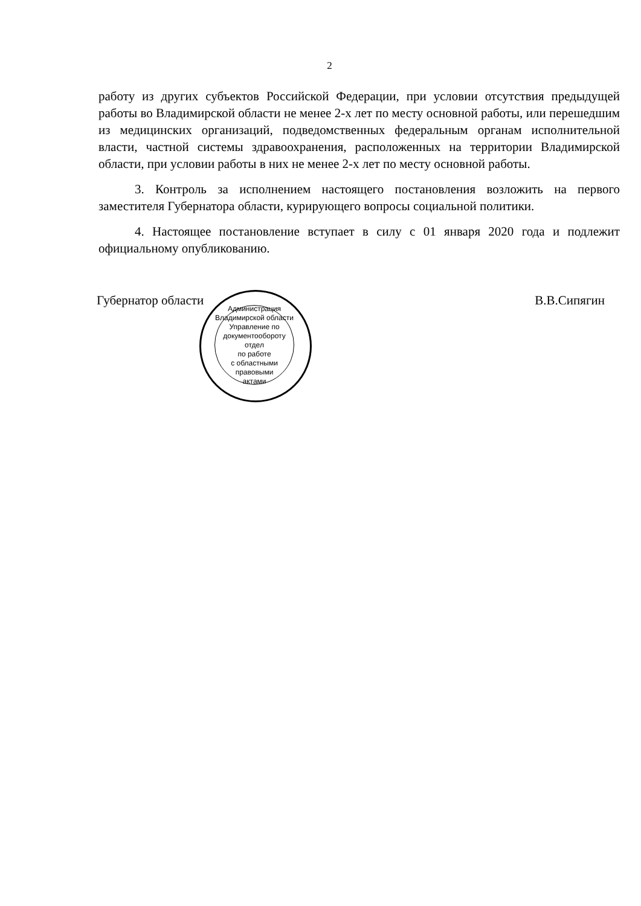2
работу из других субъектов Российской Федерации, при условии отсутствия предыдущей работы во Владимирской области не менее 2-х лет по месту основной работы, или перешедшим из медицинских организаций, подведомственных федеральным органам исполнительной власти, частной системы здравоохранения, расположенных на территории Владимирской области, при условии работы в них не менее 2-х лет по месту основной работы.
3. Контроль за исполнением настоящего постановления возложить на первого заместителя Губернатора области, курирующего вопросы социальной политики.
4. Настоящее постановление вступает в силу с 01 января 2020 года и подлежит официальному опубликованию.
Губернатор области В.В.Сипягин
Администрация Владимирской области
Управление по документообороту
отдел
по работе
с областными
правовыми
актами